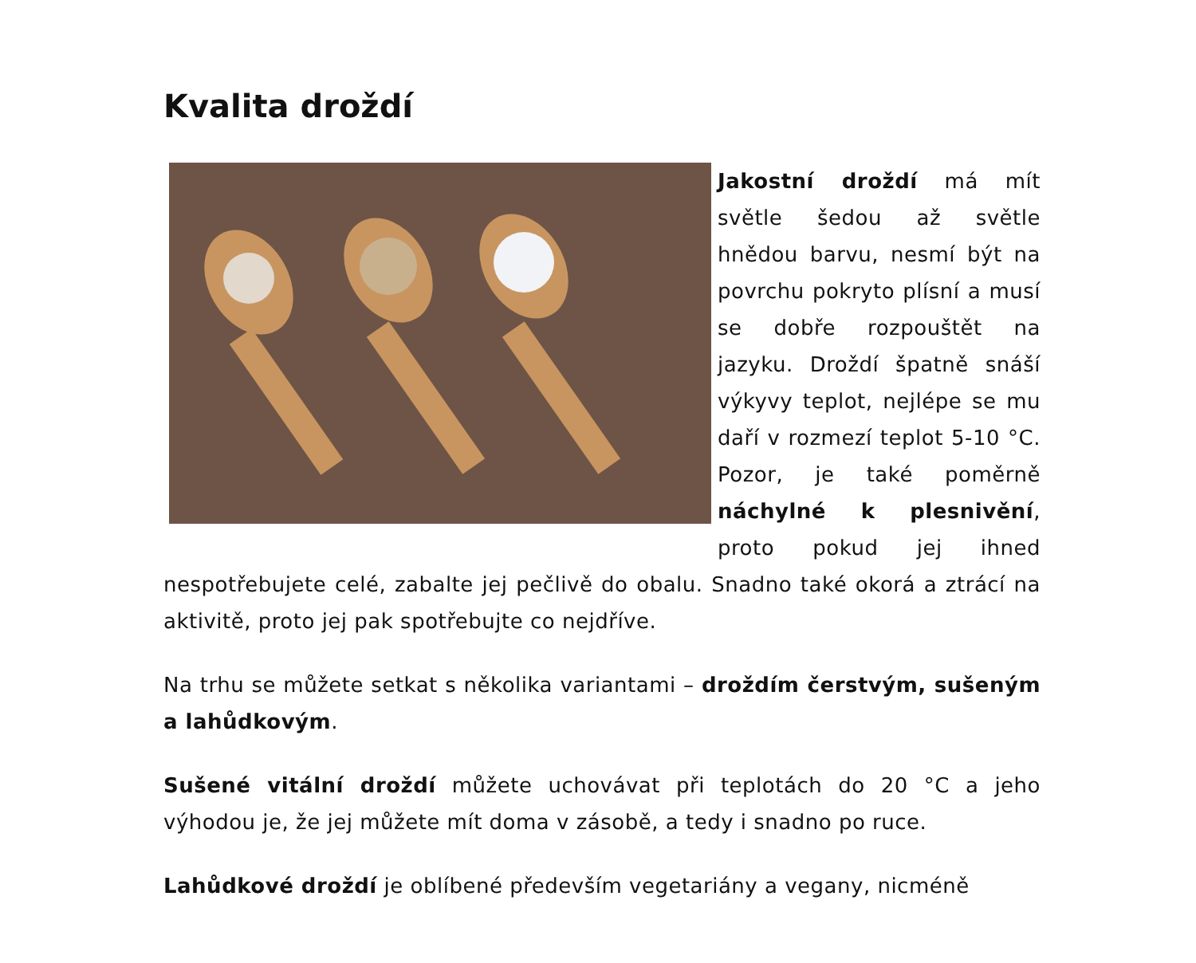Kvalita droždí
Jakostní droždí má mít světle šedou až světle hnědou barvu, nesmí být na povrchu pokryto plísní a musí se dobře rozpouštět na jazyku. Droždí špatně snáší výkyvy teplot, nejlépe se mu daří v rozmezí teplot 5-10 °C. Pozor, je také poměrně náchylné k plesnivění, proto pokud jej ihned nespotřebujete celé, zabalte jej pečlivě do obalu. Snadno také okorá a ztrácí na aktivitě, proto jej pak spotřebujte co nejdříve.
Na trhu se můžete setkat s několika variantami – droždím čerstvým, sušeným a lahůdkovým.
Sušené vitální droždí můžete uchovávat při teplotách do 20 °C a jeho výhodou je, že jej můžete mít doma v zásobě, a tedy i snadno po ruce.
Lahůdkové droždí je oblíbené především vegetariány a vegany, nicméně